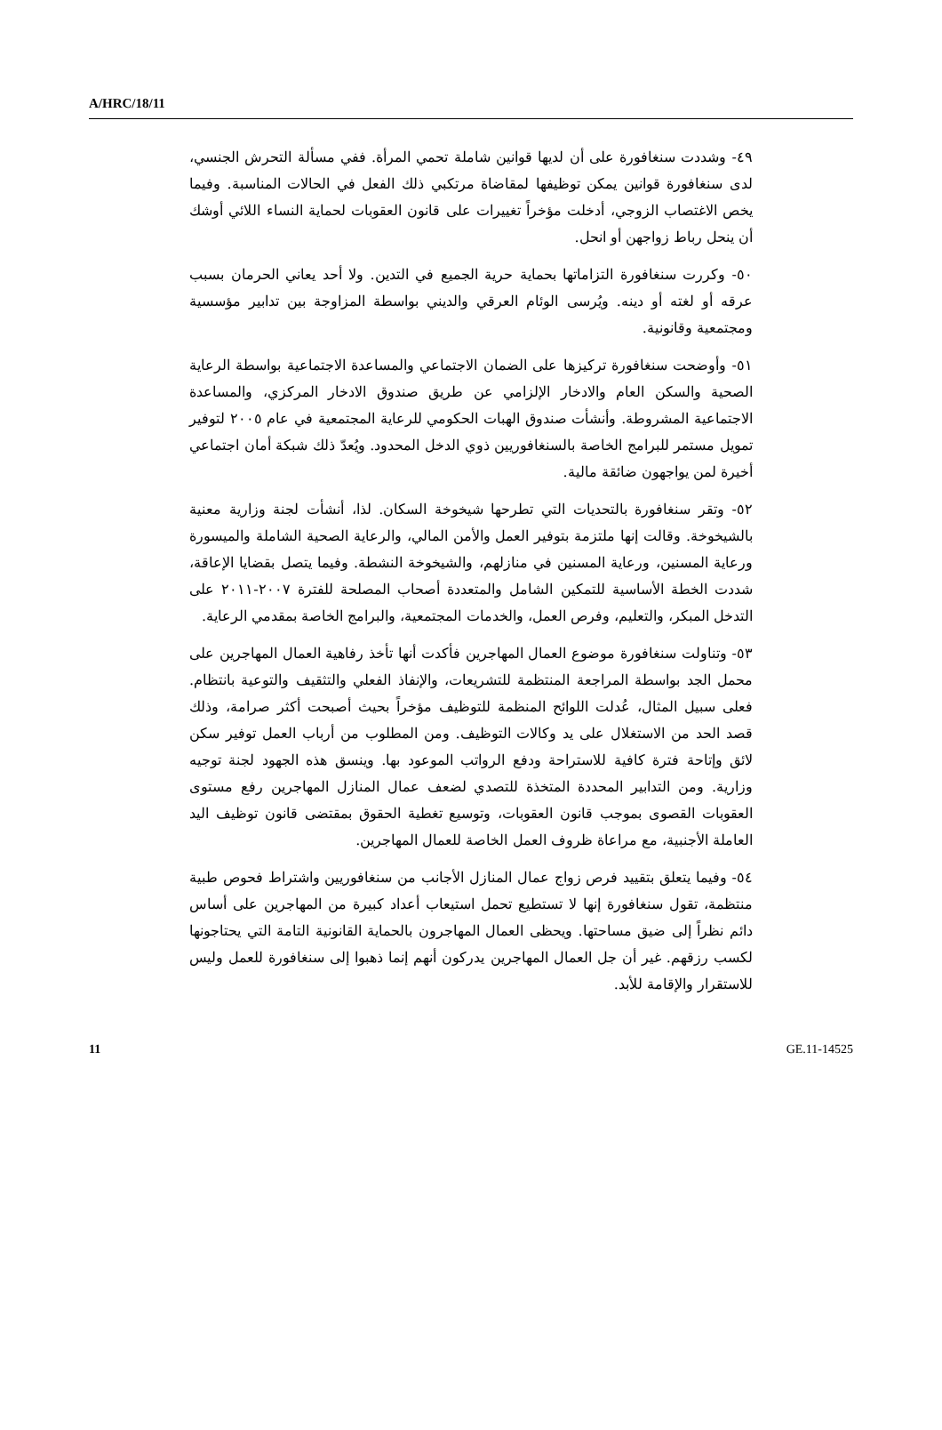A/HRC/18/11
٤٩- وشددت سنغافورة على أن لديها قوانين شاملة تحمي المرأة. ففي مسألة التحرش الجنسي، لدى سنغافورة قوانين يمكن توظيفها لمقاضاة مرتكبي ذلك الفعل في الحالات المناسبة. وفيما يخص الاغتصاب الزوجي، أدخلت مؤخراً تغييرات على قانون العقوبات لحماية النساء اللائي أوشك أن ينحل رباط زواجهن أو انحل.
٥٠- وكررت سنغافورة التزاماتها بحماية حرية الجميع في التدين. ولا أحد يعاني الحرمان بسبب عرقه أو لغته أو دينه. ويُرسى الوئام العرقي والديني بواسطة المزاوجة بين تدابير مؤسسية ومجتمعية وقانونية.
٥١- وأوضحت سنغافورة تركيزها على الضمان الاجتماعي والمساعدة الاجتماعية بواسطة الرعاية الصحية والسكن العام والادخار الإلزامي عن طريق صندوق الادخار المركزي، والمساعدة الاجتماعية المشروطة. وأنشأت صندوق الهبات الحكومي للرعاية المجتمعية في عام ٢٠٠٥ لتوفير تمويل مستمر للبرامج الخاصة بالسنغافوريين ذوي الدخل المحدود. ويُعدّ ذلك شبكة أمان اجتماعي أخيرة لمن يواجهون ضائقة مالية.
٥٢- وتقر سنغافورة بالتحديات التي تطرحها شيخوخة السكان. لذا، أنشأت لجنة وزارية معنية بالشيخوخة. وقالت إنها ملتزمة بتوفير العمل والأمن المالي، والرعاية الصحية الشاملة والميسورة ورعاية المسنين، ورعاية المسنين في منازلهم، والشيخوخة النشطة. وفيما يتصل بقضايا الإعاقة، شددت الخطة الأساسية للتمكين الشامل والمتعددة أصحاب المصلحة للفترة ٢٠٠٧-٢٠١١ على التدخل المبكر، والتعليم، وفرص العمل، والخدمات المجتمعية، والبرامج الخاصة بمقدمي الرعاية.
٥٣- وتناولت سنغافورة موضوع العمال المهاجرين فأكدت أنها تأخذ رفاهية العمال المهاجرين على محمل الجد بواسطة المراجعة المنتظمة للتشريعات، والإنفاذ الفعلي والتثقيف والتوعية بانتظام. فعلى سبيل المثال، عُدلت اللوائح المنظمة للتوظيف مؤخراً بحيث أصبحت أكثر صرامة، وذلك قصد الحد من الاستغلال على يد وكالات التوظيف. ومن المطلوب من أرباب العمل توفير سكن لائق وإتاحة فترة كافية للاستراحة ودفع الرواتب الموعود بها. وينسق هذه الجهود لجنة توجيه وزارية. ومن التدابير المحددة المتخذة للتصدي لضعف عمال المنازل المهاجرين رفع مستوى العقوبات القصوى بموجب قانون العقوبات، وتوسيع تغطية الحقوق بمقتضى قانون توظيف اليد العاملة الأجنبية، مع مراعاة ظروف العمل الخاصة للعمال المهاجرين.
٥٤- وفيما يتعلق بتقييد فرص زواج عمال المنازل الأجانب من سنغافوريين واشتراط فحوص طبية منتظمة، تقول سنغافورة إنها لا تستطيع تحمل استيعاب أعداد كبيرة من المهاجرين على أساس دائم نظراً إلى ضيق مساحتها. ويحظى العمال المهاجرون بالحماية القانونية التامة التي يحتاجونها لكسب رزقهم. غير أن جل العمال المهاجرين يدركون أنهم إنما ذهبوا إلى سنغافورة للعمل وليس للاستقرار والإقامة للأبد.
11 GE.11-14525